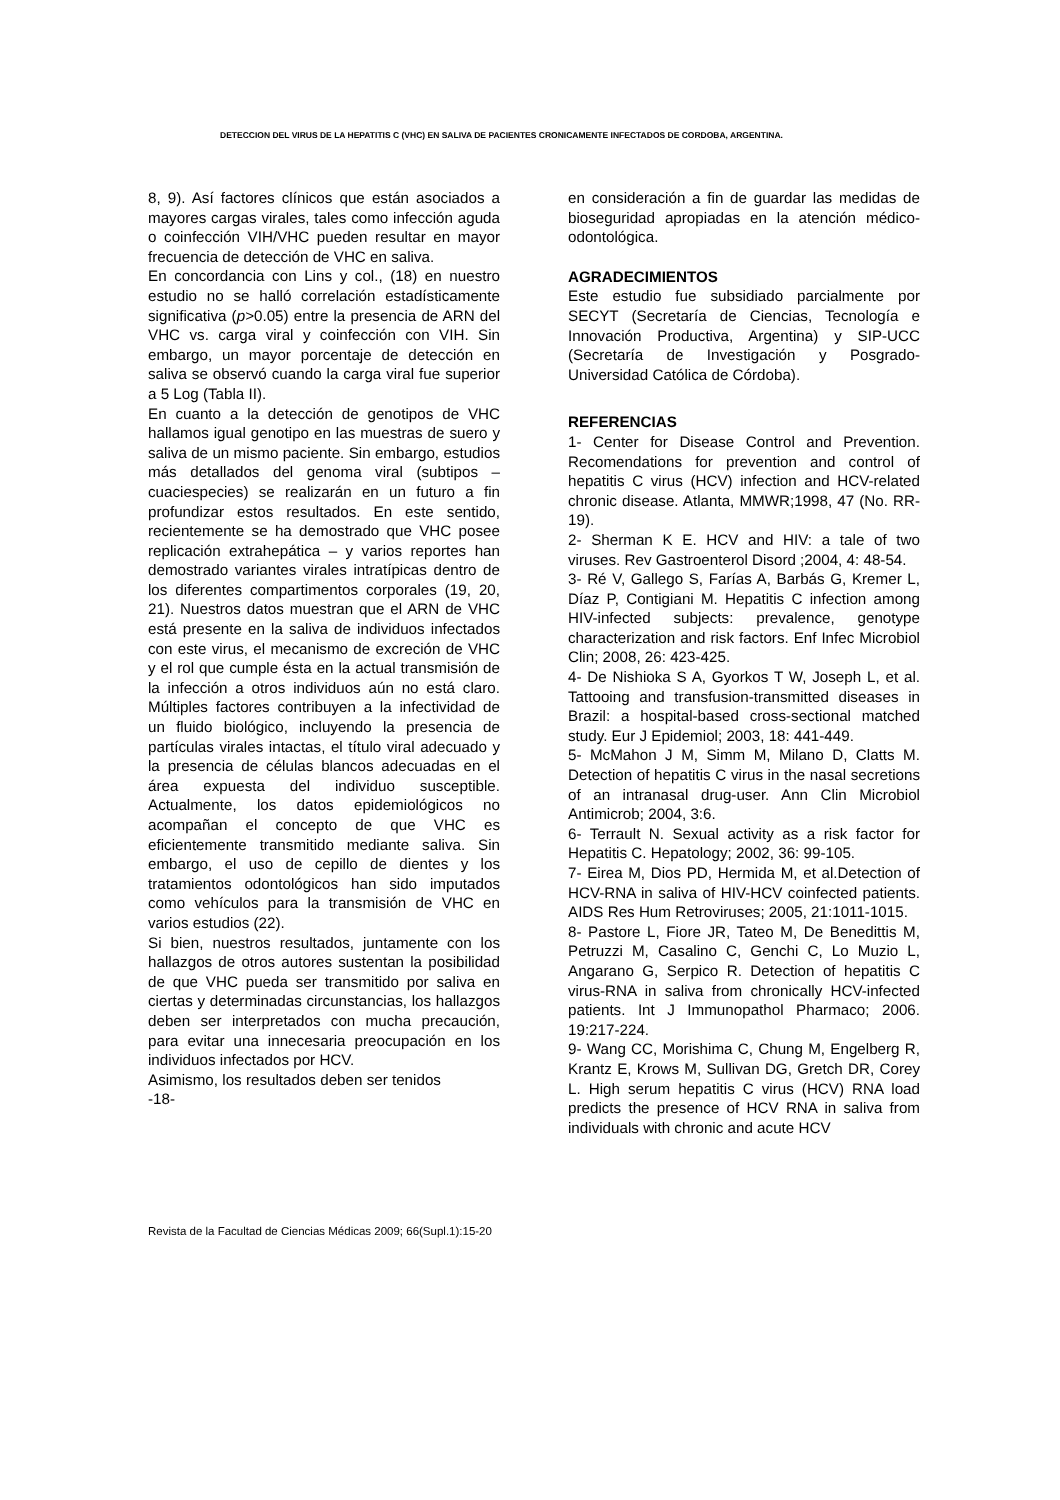DETECCION DEL VIRUS DE LA HEPATITIS C (VHC) EN SALIVA DE PACIENTES CRONICAMENTE INFECTADOS DE CORDOBA, ARGENTINA.
8, 9). Así factores clínicos que están asociados a mayores cargas virales, tales como infección aguda o coinfección VIH/VHC pueden resultar en mayor frecuencia de detección de VHC en saliva.
En concordancia con Lins y col., (18) en nuestro estudio no se halló correlación estadísticamente significativa (p>0.05) entre la presencia de ARN del VHC vs. carga viral y coinfección con VIH. Sin embargo, un mayor porcentaje de detección en saliva se observó cuando la carga viral fue superior a 5 Log (Tabla II).
En cuanto a la detección de genotipos de VHC hallamos igual genotipo en las muestras de suero y saliva de un mismo paciente. Sin embargo, estudios más detallados del genoma viral (subtipos – cuaciespecies) se realizarán en un futuro a fin profundizar estos resultados. En este sentido, recientemente se ha demostrado que VHC posee replicación extrahepática – y varios reportes han demostrado variantes virales intratípicas dentro de los diferentes compartimentos corporales (19, 20, 21). Nuestros datos muestran que el ARN de VHC está presente en la saliva de individuos infectados con este virus, el mecanismo de excreción de VHC y el rol que cumple ésta en la actual transmisión de la infección a otros individuos aún no está claro. Múltiples factores contribuyen a la infectividad de un fluido biológico, incluyendo la presencia de partículas virales intactas, el título viral adecuado y la presencia de células blancos adecuadas en el área expuesta del individuo susceptible. Actualmente, los datos epidemiológicos no acompañan el concepto de que VHC es eficientemente transmitido mediante saliva. Sin embargo, el uso de cepillo de dientes y los tratamientos odontológicos han sido imputados como vehículos para la transmisión de VHC en varios estudios (22).
Si bien, nuestros resultados, juntamente con los hallazgos de otros autores sustentan la posibilidad de que VHC pueda ser transmitido por saliva en ciertas y determinadas circunstancias, los hallazgos deben ser interpretados con mucha precaución, para evitar una innecesaria preocupación en los individuos infectados por HCV.
Asimismo, los resultados deben ser tenidos
-18-
en consideración a fin de guardar las medidas de bioseguridad apropiadas en la atención médico-odontológica.
AGRADECIMIENTOS
Este estudio fue subsidiado parcialmente por SECYT (Secretaría de Ciencias, Tecnología e Innovación Productiva, Argentina) y SIP-UCC (Secretaría de Investigación y Posgrado- Universidad Católica de Córdoba).
REFERENCIAS
1- Center for Disease Control and Prevention. Recomendations for prevention and control of hepatitis C virus (HCV) infection and HCV-related chronic disease. Atlanta, MMWR;1998, 47 (No. RR-19).
2- Sherman K E. HCV and HIV: a tale of two viruses. Rev Gastroenterol Disord ;2004, 4: 48-54.
3- Ré V, Gallego S, Farías A, Barbás G, Kremer L, Díaz P, Contigiani M. Hepatitis C infection among HIV-infected subjects: prevalence, genotype characterization and risk factors. Enf Infec Microbiol Clin; 2008, 26: 423-425.
4- De Nishioka S A, Gyorkos T W, Joseph L, et al. Tattooing and transfusion-transmitted diseases in Brazil: a hospital-based cross-sectional matched study. Eur J Epidemiol; 2003, 18: 441-449.
5- McMahon J M, Simm M, Milano D, Clatts M. Detection of hepatitis C virus in the nasal secretions of an intranasal drug-user. Ann Clin Microbiol Antimicrob; 2004, 3:6.
6- Terrault N. Sexual activity as a risk factor for Hepatitis C. Hepatology; 2002, 36: 99-105.
7- Eirea M, Dios PD, Hermida M, et al.Detection of HCV-RNA in saliva of HIV-HCV coinfected patients. AIDS Res Hum Retroviruses; 2005, 21:1011-1015.
8- Pastore L, Fiore JR, Tateo M, De Benedittis M, Petruzzi M, Casalino C, Genchi C, Lo Muzio L, Angarano G, Serpico R. Detection of hepatitis C virus-RNA in saliva from chronically HCV-infected patients. Int J Immunopathol Pharmaco; 2006. 19:217-224.
9- Wang CC, Morishima C, Chung M, Engelberg R, Krantz E, Krows M, Sullivan DG, Gretch DR, Corey L. High serum hepatitis C virus (HCV) RNA load predicts the presence of HCV RNA in saliva from individuals with chronic and acute HCV
Revista de la Facultad de Ciencias Médicas 2009; 66(Supl.1):15-20